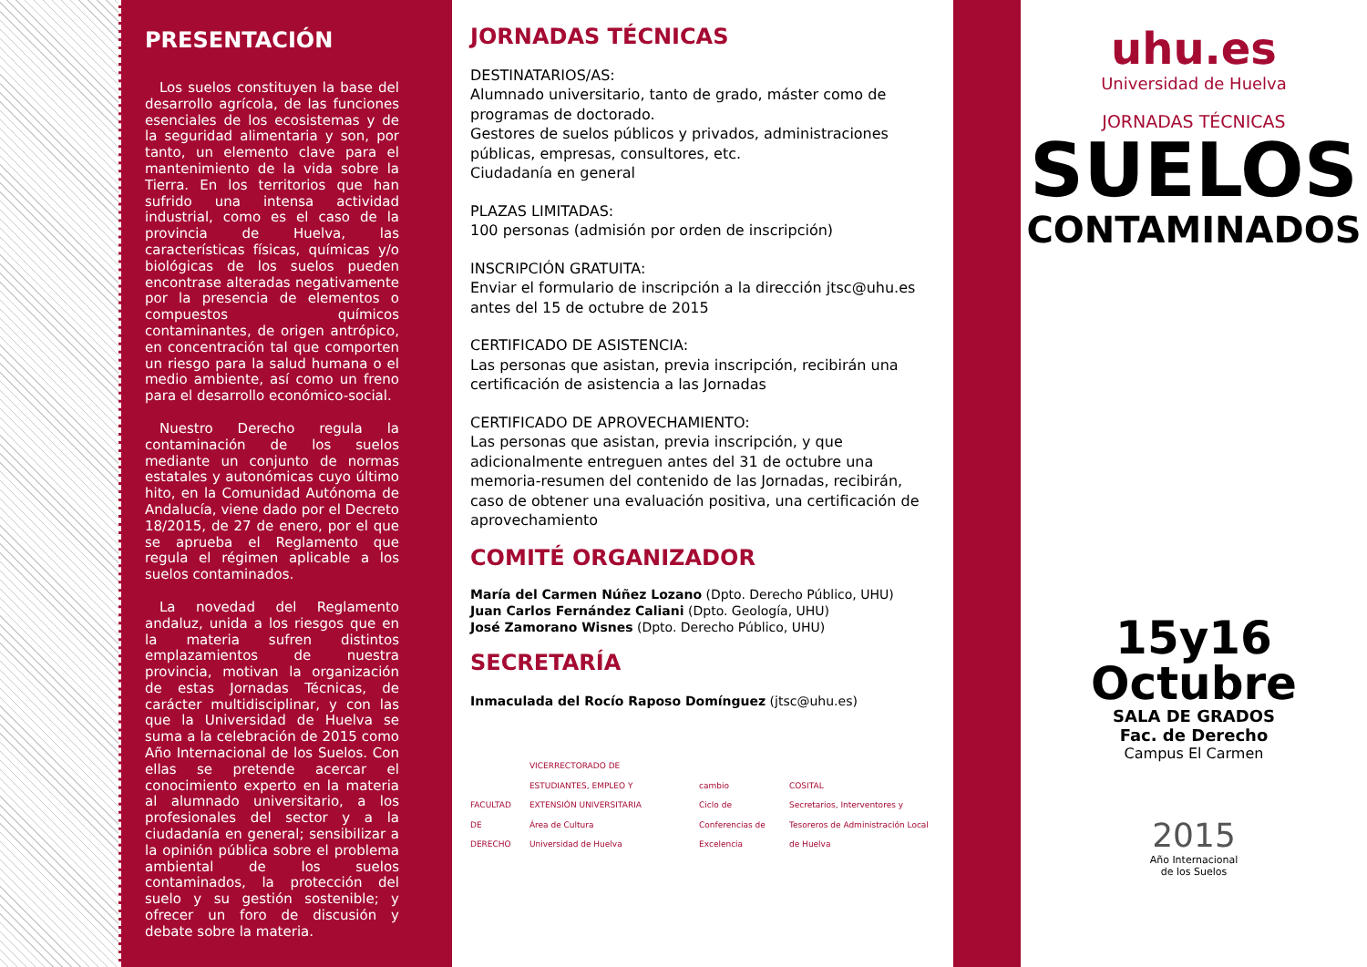PRESENTACIÓN
Los suelos constituyen la base del desarrollo agrícola, de las funciones esenciales de los ecosistemas y de la seguridad alimentaria y son, por tanto, un elemento clave para el mantenimiento de la vida sobre la Tierra. En los territorios que han sufrido una intensa actividad industrial, como es el caso de la provincia de Huelva, las características físicas, químicas y/o biológicas de los suelos pueden encontrase alteradas negativamente por la presencia de elementos o compuestos químicos contaminantes, de origen antrópico, en concentración tal que comporten un riesgo para la salud humana o el medio ambiente, así como un freno para el desarrollo económico-social.
Nuestro Derecho regula la contaminación de los suelos mediante un conjunto de normas estatales y autonómicas cuyo último hito, en la Comunidad Autónoma de Andalucía, viene dado por el Decreto 18/2015, de 27 de enero, por el que se aprueba el Reglamento que regula el régimen aplicable a los suelos contaminados.
La novedad del Reglamento andaluz, unida a los riesgos que en la materia sufren distintos emplazamientos de nuestra provincia, motivan la organización de estas Jornadas Técnicas, de carácter multidisciplinar, y con las que la Universidad de Huelva se suma a la celebración de 2015 como Año Internacional de los Suelos. Con ellas se pretende acercar el conocimiento experto en la materia al alumnado universitario, a los profesionales del sector y a la ciudadanía en general; sensibilizar a la opinión pública sobre el problema ambiental de los suelos contaminados, la protección del suelo y su gestión sostenible; y ofrecer un foro de discusión y debate sobre la materia.
JORNADAS TÉCNICAS
DESTINATARIOS/AS:
Alumnado universitario, tanto de grado, máster como de programas de doctorado.
Gestores de suelos públicos y privados, administraciones públicas, empresas, consultores, etc.
Ciudadanía en general
PLAZAS LIMITADAS:
100 personas (admisión por orden de inscripción)
INSCRIPCIÓN GRATUITA:
Enviar el formulario de inscripción a la dirección jtsc@uhu.es antes del 15 de octubre de 2015
CERTIFICADO DE ASISTENCIA:
Las personas que asistan, previa inscripción, recibirán una certificación de asistencia a las Jornadas
CERTIFICADO DE APROVECHAMIENTO:
Las personas que asistan, previa inscripción, y que adicionalmente entreguen antes del 31 de octubre una memoria-resumen del contenido de las Jornadas, recibirán, caso de obtener una evaluación positiva, una certificación de aprovechamiento
COMITÉ ORGANIZADOR
María del Carmen Núñez Lozano (Dpto. Derecho Público, UHU)
Juan Carlos Fernández Caliani (Dpto. Geología, UHU)
José Zamorano Wisnes (Dpto. Derecho Público, UHU)
SECRETARÍA
Inmaculada del Rocío Raposo Domínguez (jtsc@uhu.es)
FACULTAD
DE
DERECHO
VICERRECTORADO DE ESTUDIANTES, EMPLEO Y EXTENSIÓN UNIVERSITARIA
Área de Cultura
Universidad de Huelva
cambio
Ciclo de Conferencias de Excelencia
COSITAL
Secretarios, Interventores y Tesoreros de Administración Local de Huelva
uhu.es
Universidad de Huelva
JORNADAS TÉCNICAS
SUELOS
CONTAMINADOS
15y16
Octubre
SALA DE GRADOS
Fac. de Derecho
Campus El Carmen
2015
Año Internacional
de los Suelos